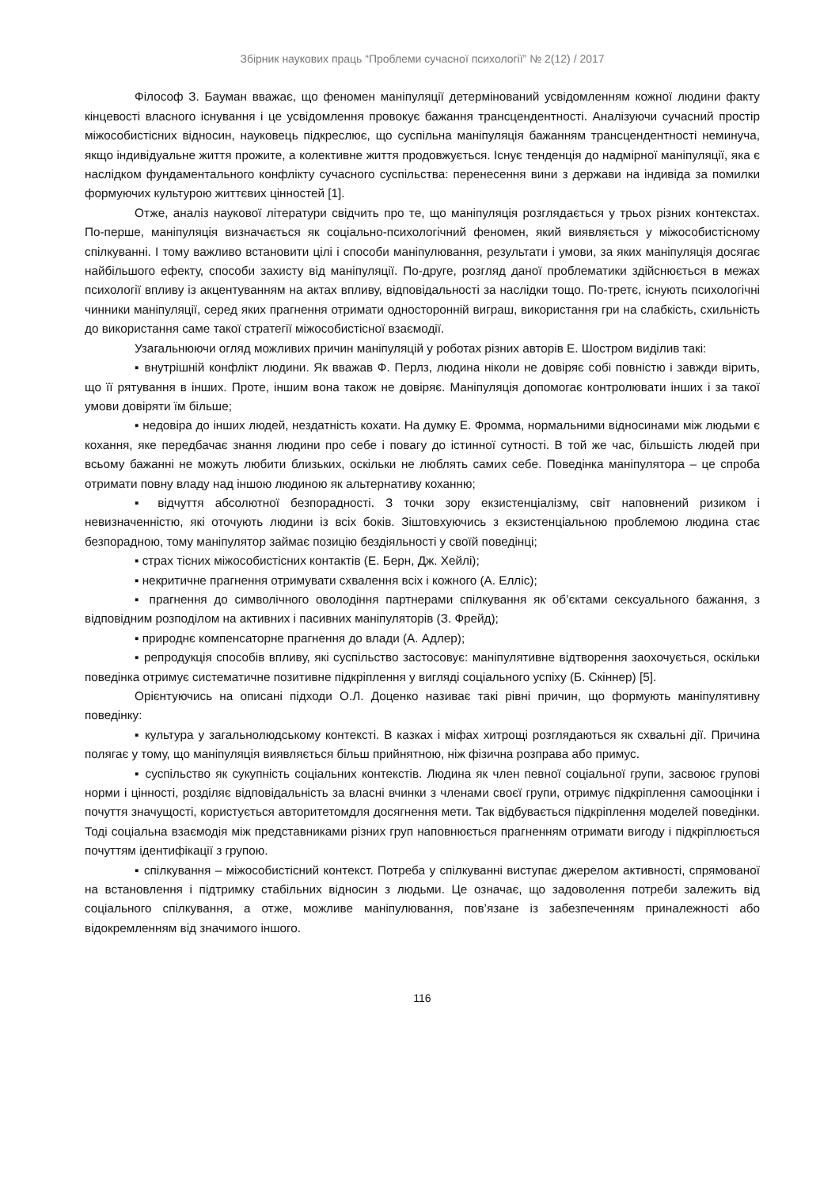Збірник наукових праць “Проблеми сучасної психології” № 2(12) / 2017
Філософ З. Бауман вважає, що феномен маніпуляції детермінований усвідомленням кожної людини факту кінцевості власного існування і це усвідомлення провокує бажання трансцендентності. Аналізуючи сучасний простір міжособистісних відносин, науковець підкреслює, що суспільна маніпуляція бажанням трансцендентності неминуча, якщо індивідуальне життя прожите, а колективне життя продовжується. Існує тенденція до надмірної маніпуляції, яка є наслідком фундаментального конфлікту сучасного суспільства: перенесення вини з держави на індивіда за помилки формуючих культурою життєвих цінностей [1].
Отже, аналіз наукової літератури свідчить про те, що маніпуляція розглядається у трьох різних контекстах. По-перше, маніпуляція визначається як соціально-психологічний феномен, який виявляється у міжособистісному спілкуванні. І тому важливо встановити цілі і способи маніпулювання, результати і умови, за яких маніпуляція досягає найбільшого ефекту, способи захисту від маніпуляції. По-друге, розгляд даної проблематики здійснюється в межах психології впливу із акцентуванням на актах впливу, відповідальності за наслідки тощо. По-третє, існують психологічні чинники маніпуляції, серед яких прагнення отримати односторонній виграш, використання гри на слабкість, схильність до використання саме такої стратегії міжособистісної взаємодії.
Узагальнюючи огляд можливих причин маніпуляцій у роботах різних авторів Е. Шостром виділив такі:
▪ внутрішній конфлікт людини. Як вважав Ф. Перлз, людина ніколи не довіряє собі повністю і завжди вірить, що її рятування в інших. Проте, іншим вона також не довіряє. Маніпуляція допомогає контролювати інших і за такої умови довіряти їм більше;
▪ недовіра до інших людей, нездатність кохати. На думку Е. Фромма, нормальними відносинами між людьми є кохання, яке передбачає знання людини про себе і повагу до істинної сутності. В той же час, більшість людей при всьому бажанні не можуть любити близьких, оскільки не люблять самих себе. Поведінка маніпулятора – це спроба отримати повну владу над іншою людиною як альтернативу коханню;
▪ відчуття абсолютної безпорадності. З точки зору екзистенціалізму, світ наповнений ризиком і невизначенністю, які оточують людини із всіх боків. Зіштовхуючись з екзистенціальною проблемою людина стає безпорадною, тому маніпулятор займає позицію бездіяльності у своїй поведінці;
▪ страх тісних міжособистісних контактів (Е. Берн, Дж. Хейлі);
▪ некритичне прагнення отримувати схвалення всіх і кожного (А. Елліс);
▪ прагнення до символічного оволодіння партнерами спілкування як об’єктами сексуального бажання, з відповідним розподілом на активних і пасивних маніпуляторів (З. Фрейд);
▪ природнє компенсаторне прагнення до влади (А. Адлер);
▪ репродукція способів впливу, які суспільство застосовує: маніпулятивне відтворення заохочується, оскільки поведінка отримує систематичне позитивне підкріплення у вигляді соціального успіху (Б. Скіннер) [5].
Орієнтуючись на описані підходи О.Л. Доценко називає такі рівні причин, що формують маніпулятивну поведінку:
▪ культура у загальнолюдському контексті. В казках і міфах хитрощі розглядаються як схвальні дії. Причина полягає у тому, що маніпуляція виявляється більш прийнятною, ніж фізична розправа або примус.
▪ суспільство як сукупність соціальних контекстів. Людина як член певної соціальної групи, засвоює групові норми і цінності, розділяє відповідальність за власні вчинки з членами своєї групи, отримує підкріплення самооцінки і почуття значущості, користується авторитетомдля досягнення мети. Так відбувається підкріплення моделей поведінки. Тоді соціальна взаємодія між представниками різних груп наповнюється прагненням отримати вигоду і підкріплюється почуттям ідентифікації з групою.
▪ спілкування – міжособистісний контекст. Потреба у спілкуванні виступає джерелом активності, спрямованої на встановлення і підтримку стабільних відносин з людьми. Це означає, що задоволення потреби залежить від соціального спілкування, а отже, можливе маніпулювання, пов’язане із забезпеченням приналежності або відокремленням від значимого іншого.
116